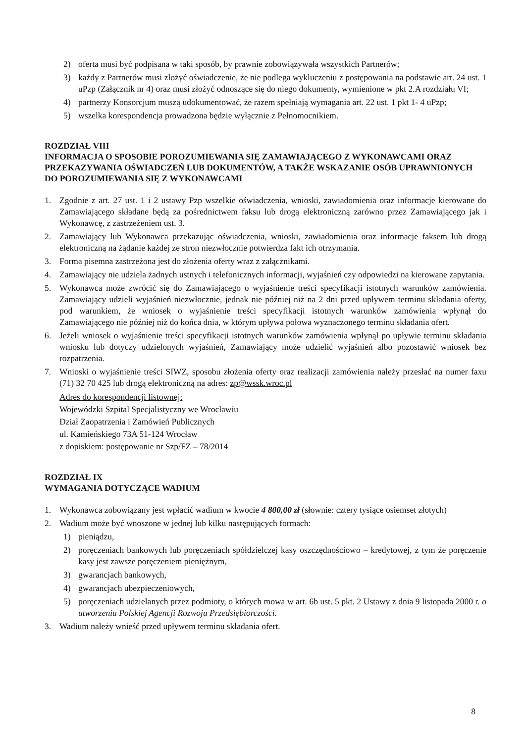2) oferta musi być podpisana w taki sposób, by prawnie zobowiązywała wszystkich Partnerów;
3) każdy z Partnerów musi złożyć oświadczenie, że nie podlega wykluczeniu z postępowania na podstawie art. 24 ust. 1 uPzp (Załącznik nr 4) oraz musi złożyć odnoszące się do niego dokumenty, wymienione w pkt 2.A rozdziału VI;
4) partnerzy Konsorcjum muszą udokumentować, że razem spełniają wymagania art. 22 ust. 1 pkt 1- 4 uPzp;
5) wszelka korespondencja prowadzona będzie wyłącznie z Pełnomocnikiem.
ROZDZIAŁ VIII
INFORMACJA O SPOSOBIE POROZUMIEWANIA SIĘ ZAMAWIAJĄCEGO Z WYKONAWCAMI ORAZ PRZEKAZYWANIA OŚWIADCZEŃ LUB DOKUMENTÓW, A TAKŻE WSKAZANIE OSÓB UPRAWNIONYCH DO POROZUMIEWANIA SIĘ Z WYKONAWCAMI
1. Zgodnie z art. 27 ust. 1 i 2 ustawy Pzp wszelkie oświadczenia, wnioski, zawiadomienia oraz informacje kierowane do Zamawiającego składane będą za pośrednictwem faksu lub drogą elektroniczną zarówno przez Zamawiającego jak i Wykonawcę, z zastrzeżeniem ust. 3.
2. Zamawiający lub Wykonawca przekazując oświadczenia, wnioski, zawiadomienia oraz informacje faksem lub drogą elektroniczną na żądanie każdej ze stron niezwłocznie potwierdza fakt ich otrzymania.
3. Forma pisemna zastrzeżona jest do złożenia oferty wraz z załącznikami.
4. Zamawiający nie udziela żadnych ustnych i telefonicznych informacji, wyjaśnień czy odpowiedzi na kierowane zapytania.
5. Wykonawca może zwrócić się do Zamawiającego o wyjaśnienie treści specyfikacji istotnych warunków zamówienia. Zamawiający udzieli wyjaśnień niezwłocznie, jednak nie później niż na 2 dni przed upływem terminu składania oferty, pod warunkiem, że wniosek o wyjaśnienie treści specyfikacji istotnych warunków zamówienia wpłynął do Zamawiającego nie później niż do końca dnia, w którym upływa połowa wyznaczonego terminu składania ofert.
6. Jeżeli wniosek o wyjaśnienie treści specyfikacji istotnych warunków zamówienia wpłynął po upływie terminu składania wniosku lub dotyczy udzielonych wyjaśnień, Zamawiający może udzielić wyjaśnień albo pozostawić wniosek bez rozpatrzenia.
7. Wnioski o wyjaśnienie treści SIWZ, sposobu złożenia oferty oraz realizacji zamówienia należy przesłać na numer faxu (71) 32 70 425 lub drogą elektroniczną na adres: zp@wssk.wroc.pl
Adres do korespondencji listownej:
Wojewódzki Szpital Specjalistyczny we Wrocławiu
Dział Zaopatrzenia i Zamówień Publicznych
ul. Kamieńskiego 73A 51-124 Wrocław
z dopiskiem: postępowanie nr Szp/FZ – 78/2014
ROZDZIAŁ IX
WYMAGANIA DOTYCZĄCE WADIUM
1. Wykonawca zobowiązany jest wpłacić wadium w kwocie 4 800,00 zł (słownie: cztery tysiące osiemset złotych)
2. Wadium może być wnoszone w jednej lub kilku następujących formach:
1) pieniądzu,
2) poręczeniach bankowych lub poręczeniach spółdzielczej kasy oszczędnościowo – kredytowej, z tym że poręczenie kasy jest zawsze poręczeniem pieniężnym,
3) gwarancjach bankowych,
4) gwarancjach ubezpieczeniowych,
5) poręczeniach udzielanych przez podmioty, o których mowa w art. 6b ust. 5 pkt. 2 Ustawy z dnia 9 listopada 2000 r. o utworzeniu Polskiej Agencji Rozwoju Przedsiębiorczości.
3. Wadium należy wnieść przed upływem terminu składania ofert.
8